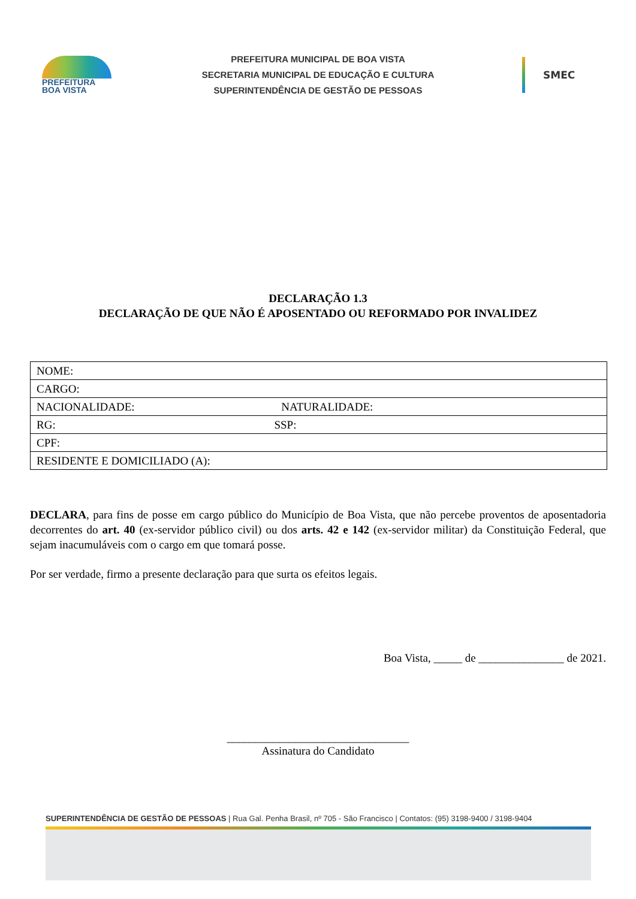PREFEITURA
BOA VISTA
PREFEITURA MUNICIPAL DE BOA VISTA
SECRETARIA MUNICIPAL DE EDUCAÇÃO E CULTURA
SUPERINTENDÊNCIA DE GESTÃO DE PESSOAS
SMEC
DECLARAÇÃO 1.3
DECLARAÇÃO DE QUE NÃO É APOSENTADO OU REFORMADO POR INVALIDEZ
| NOME: |
| CARGO: |
| NACIONALIDADE: NATURALIDADE: |
| RG: SSP: |
| CPF: |
| RESIDENTE E DOMICILIADO (A): |
DECLARA, para fins de posse em cargo público do Município de Boa Vista, que não percebe proventos de aposentadoria decorrentes do art. 40 (ex-servidor público civil) ou dos arts. 42 e 142 (ex-servidor militar) da Constituição Federal, que sejam inacumuláveis com o cargo em que tomará posse.
Por ser verdade, firmo a presente declaração para que surta os efeitos legais.
Boa Vista, _____ de _______________ de 2021.
________________________________
Assinatura do Candidato
SUPERINTENDÊNCIA DE GESTÃO DE PESSOAS | Rua Gal. Penha Brasil, nº 705 - São Francisco | Contatos: (95) 3198-9400 / 3198-9404